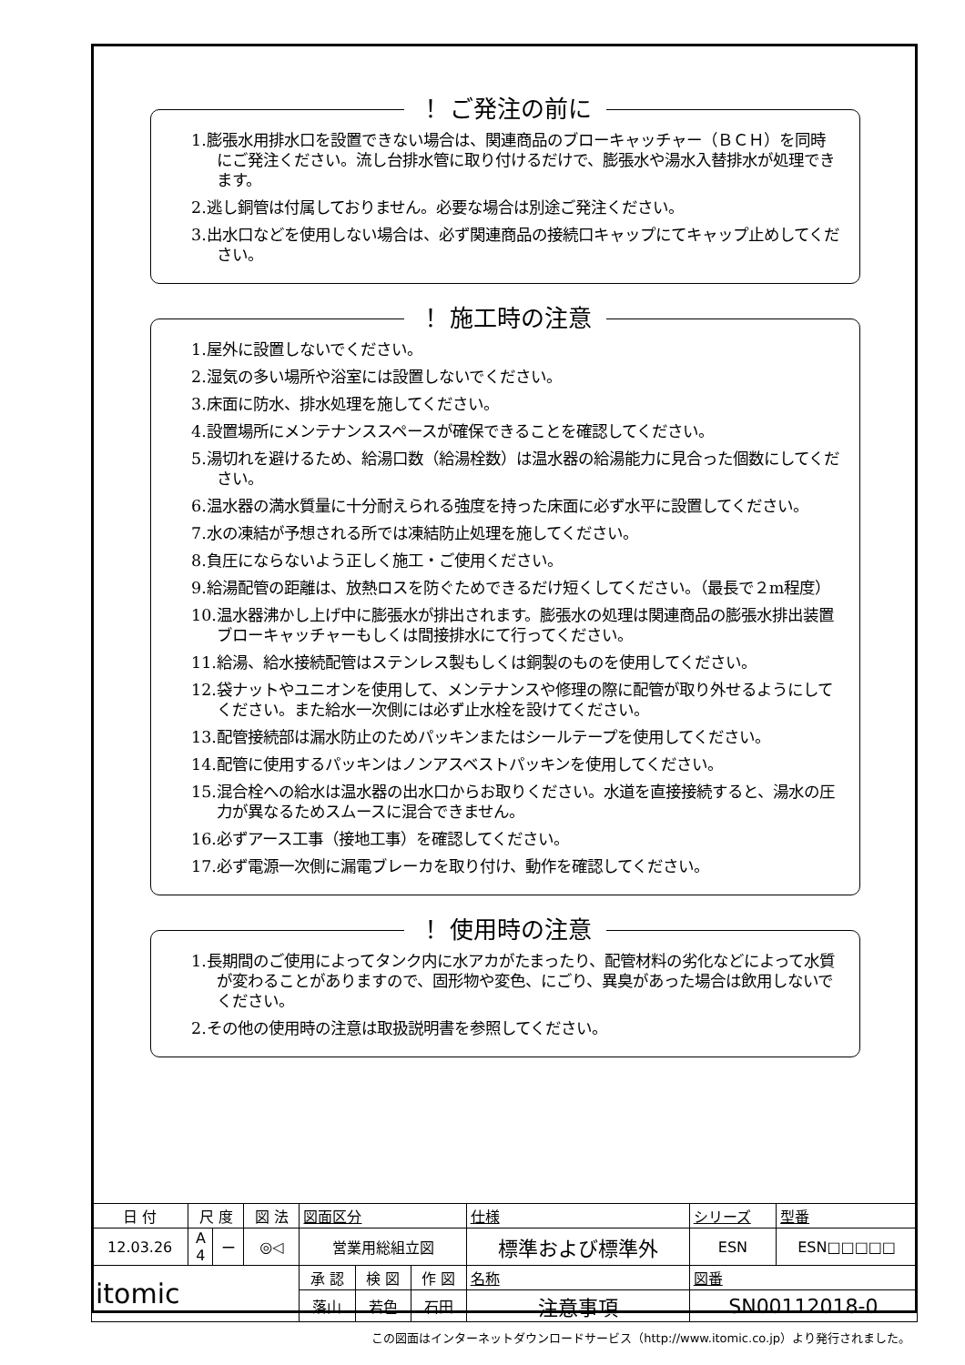！ ご発注の前に
1.膨張水用排水口を設置できない場合は、関連商品のブローキャッチャー（ＢＣＨ）を同時にご発注ください。流し台排水管に取り付けるだけで、膨張水や湯水入替排水が処理できます。
2.逃し銅管は付属しておりません。必要な場合は別途ご発注ください。
3.出水口などを使用しない場合は、必ず関連商品の接続口キャップにてキャップ止めしてください。
！ 施工時の注意
1.屋外に設置しないでください。
2.湿気の多い場所や浴室には設置しないでください。
3.床面に防水、排水処理を施してください。
4.設置場所にメンテナンススペースが確保できることを確認してください。
5.湯切れを避けるため、給湯口数（給湯栓数）は温水器の給湯能力に見合った個数にしてください。
6.温水器の満水質量に十分耐えられる強度を持った床面に必ず水平に設置してください。
7.水の凍結が予想される所では凍結防止処理を施してください。
8.負圧にならないよう正しく施工・ご使用ください。
9.給湯配管の距離は、放熱ロスを防ぐためできるだけ短くしてください。（最長で２m程度）
10.温水器沸かし上げ中に膨張水が排出されます。膨張水の処理は関連商品の膨張水排出装置ブローキャッチャーもしくは間接排水にて行ってください。
11.給湯、給水接続配管はステンレス製もしくは銅製のものを使用してください。
12.袋ナットやユニオンを使用して、メンテナンスや修理の際に配管が取り外せるようにしてください。また給水一次側には必ず止水栓を設けてください。
13.配管接続部は漏水防止のためパッキンまたはシールテープを使用してください。
14.配管に使用するパッキンはノンアスベストパッキンを使用してください。
15.混合栓への給水は温水器の出水口からお取りください。水道を直接接続すると、湯水の圧力が異なるためスムースに混合できません。
16.必ずアース工事（接地工事）を確認してください。
17.必ず電源一次側に漏電ブレーカを取り付け、動作を確認してください。
！ 使用時の注意
1.長期間のご使用によってタンク内に水アカがたまったり、配管材料の劣化などによって水質が変わることがありますので、固形物や変色、にごり、異臭があった場合は飲用しないでください。
2.その他の使用時の注意は取扱説明書を参照してください。
| 日 付 | 尺 度 | | 図 法 | 図面区分 | | | 仕様 | シリーズ | 型番 |
| 12.03.26 | A 4 | ー | ◎◁ | 営業用総組立図 | | | 標準および標準外 | ESN | ESN□□□□□ |
| itomic | | | | 承 認 | 検 図 | 作 図 | 名称 | 図番 | |
| | | | | 落山 | 若色 | 石田 | 注意事項 | SN00112018-0 | |
この図面はインターネットダウンロードサービス（http://www.itomic.co.jp）より発行されました。